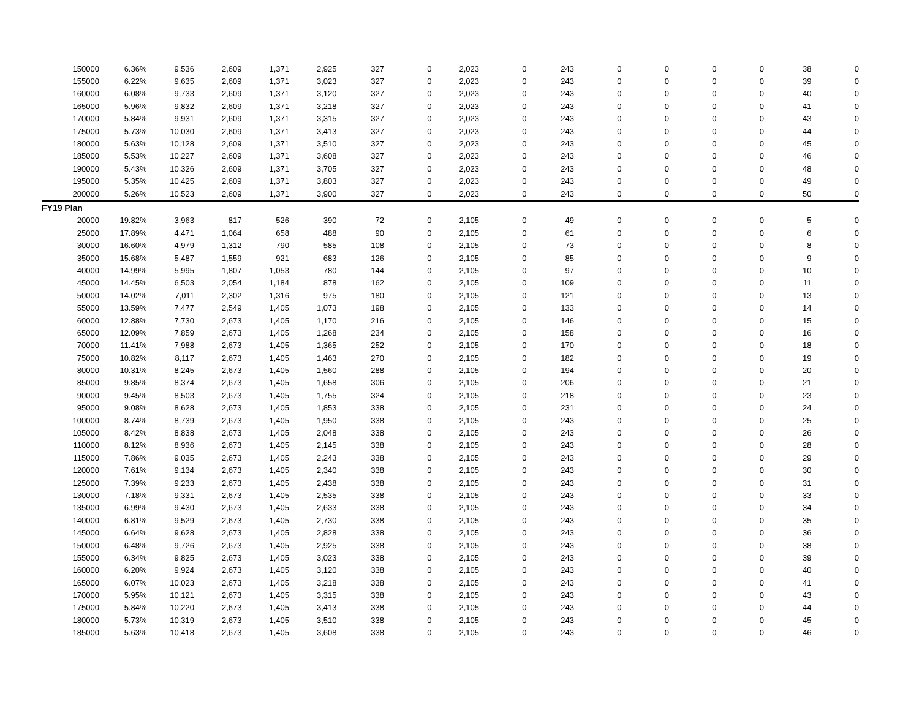| 150000 | 6.36% | 9,536 | 2,609 | 1,371 | 2,925 | 327 | 0 | 2,023 | 0 | 243 | 0 | 0 | 0 | 0 | 38 | 0 |
| 155000 | 6.22% | 9,635 | 2,609 | 1,371 | 3,023 | 327 | 0 | 2,023 | 0 | 243 | 0 | 0 | 0 | 0 | 39 | 0 |
| 160000 | 6.08% | 9,733 | 2,609 | 1,371 | 3,120 | 327 | 0 | 2,023 | 0 | 243 | 0 | 0 | 0 | 0 | 40 | 0 |
| 165000 | 5.96% | 9,832 | 2,609 | 1,371 | 3,218 | 327 | 0 | 2,023 | 0 | 243 | 0 | 0 | 0 | 0 | 41 | 0 |
| 170000 | 5.84% | 9,931 | 2,609 | 1,371 | 3,315 | 327 | 0 | 2,023 | 0 | 243 | 0 | 0 | 0 | 0 | 43 | 0 |
| 175000 | 5.73% | 10,030 | 2,609 | 1,371 | 3,413 | 327 | 0 | 2,023 | 0 | 243 | 0 | 0 | 0 | 0 | 44 | 0 |
| 180000 | 5.63% | 10,128 | 2,609 | 1,371 | 3,510 | 327 | 0 | 2,023 | 0 | 243 | 0 | 0 | 0 | 0 | 45 | 0 |
| 185000 | 5.53% | 10,227 | 2,609 | 1,371 | 3,608 | 327 | 0 | 2,023 | 0 | 243 | 0 | 0 | 0 | 0 | 46 | 0 |
| 190000 | 5.43% | 10,326 | 2,609 | 1,371 | 3,705 | 327 | 0 | 2,023 | 0 | 243 | 0 | 0 | 0 | 0 | 48 | 0 |
| 195000 | 5.35% | 10,425 | 2,609 | 1,371 | 3,803 | 327 | 0 | 2,023 | 0 | 243 | 0 | 0 | 0 | 0 | 49 | 0 |
| 200000 | 5.26% | 10,523 | 2,609 | 1,371 | 3,900 | 327 | 0 | 2,023 | 0 | 243 | 0 | 0 | 0 | 0 | 50 | 0 |
| FY19 Plan | | | | | | | | | | | | | | | | |
| 20000 | 19.82% | 3,963 | 817 | 526 | 390 | 72 | 0 | 2,105 | 0 | 49 | 0 | 0 | 0 | 0 | 5 | 0 |
| 25000 | 17.89% | 4,471 | 1,064 | 658 | 488 | 90 | 0 | 2,105 | 0 | 61 | 0 | 0 | 0 | 0 | 6 | 0 |
| 30000 | 16.60% | 4,979 | 1,312 | 790 | 585 | 108 | 0 | 2,105 | 0 | 73 | 0 | 0 | 0 | 0 | 8 | 0 |
| 35000 | 15.68% | 5,487 | 1,559 | 921 | 683 | 126 | 0 | 2,105 | 0 | 85 | 0 | 0 | 0 | 0 | 9 | 0 |
| 40000 | 14.99% | 5,995 | 1,807 | 1,053 | 780 | 144 | 0 | 2,105 | 0 | 97 | 0 | 0 | 0 | 0 | 10 | 0 |
| 45000 | 14.45% | 6,503 | 2,054 | 1,184 | 878 | 162 | 0 | 2,105 | 0 | 109 | 0 | 0 | 0 | 0 | 11 | 0 |
| 50000 | 14.02% | 7,011 | 2,302 | 1,316 | 975 | 180 | 0 | 2,105 | 0 | 121 | 0 | 0 | 0 | 0 | 13 | 0 |
| 55000 | 13.59% | 7,477 | 2,549 | 1,405 | 1,073 | 198 | 0 | 2,105 | 0 | 133 | 0 | 0 | 0 | 0 | 14 | 0 |
| 60000 | 12.88% | 7,730 | 2,673 | 1,405 | 1,170 | 216 | 0 | 2,105 | 0 | 146 | 0 | 0 | 0 | 0 | 15 | 0 |
| 65000 | 12.09% | 7,859 | 2,673 | 1,405 | 1,268 | 234 | 0 | 2,105 | 0 | 158 | 0 | 0 | 0 | 0 | 16 | 0 |
| 70000 | 11.41% | 7,988 | 2,673 | 1,405 | 1,365 | 252 | 0 | 2,105 | 0 | 170 | 0 | 0 | 0 | 0 | 18 | 0 |
| 75000 | 10.82% | 8,117 | 2,673 | 1,405 | 1,463 | 270 | 0 | 2,105 | 0 | 182 | 0 | 0 | 0 | 0 | 19 | 0 |
| 80000 | 10.31% | 8,245 | 2,673 | 1,405 | 1,560 | 288 | 0 | 2,105 | 0 | 194 | 0 | 0 | 0 | 0 | 20 | 0 |
| 85000 | 9.85% | 8,374 | 2,673 | 1,405 | 1,658 | 306 | 0 | 2,105 | 0 | 206 | 0 | 0 | 0 | 0 | 21 | 0 |
| 90000 | 9.45% | 8,503 | 2,673 | 1,405 | 1,755 | 324 | 0 | 2,105 | 0 | 218 | 0 | 0 | 0 | 0 | 23 | 0 |
| 95000 | 9.08% | 8,628 | 2,673 | 1,405 | 1,853 | 338 | 0 | 2,105 | 0 | 231 | 0 | 0 | 0 | 0 | 24 | 0 |
| 100000 | 8.74% | 8,739 | 2,673 | 1,405 | 1,950 | 338 | 0 | 2,105 | 0 | 243 | 0 | 0 | 0 | 0 | 25 | 0 |
| 105000 | 8.42% | 8,838 | 2,673 | 1,405 | 2,048 | 338 | 0 | 2,105 | 0 | 243 | 0 | 0 | 0 | 0 | 26 | 0 |
| 110000 | 8.12% | 8,936 | 2,673 | 1,405 | 2,145 | 338 | 0 | 2,105 | 0 | 243 | 0 | 0 | 0 | 0 | 28 | 0 |
| 115000 | 7.86% | 9,035 | 2,673 | 1,405 | 2,243 | 338 | 0 | 2,105 | 0 | 243 | 0 | 0 | 0 | 0 | 29 | 0 |
| 120000 | 7.61% | 9,134 | 2,673 | 1,405 | 2,340 | 338 | 0 | 2,105 | 0 | 243 | 0 | 0 | 0 | 0 | 30 | 0 |
| 125000 | 7.39% | 9,233 | 2,673 | 1,405 | 2,438 | 338 | 0 | 2,105 | 0 | 243 | 0 | 0 | 0 | 0 | 31 | 0 |
| 130000 | 7.18% | 9,331 | 2,673 | 1,405 | 2,535 | 338 | 0 | 2,105 | 0 | 243 | 0 | 0 | 0 | 0 | 33 | 0 |
| 135000 | 6.99% | 9,430 | 2,673 | 1,405 | 2,633 | 338 | 0 | 2,105 | 0 | 243 | 0 | 0 | 0 | 0 | 34 | 0 |
| 140000 | 6.81% | 9,529 | 2,673 | 1,405 | 2,730 | 338 | 0 | 2,105 | 0 | 243 | 0 | 0 | 0 | 0 | 35 | 0 |
| 145000 | 6.64% | 9,628 | 2,673 | 1,405 | 2,828 | 338 | 0 | 2,105 | 0 | 243 | 0 | 0 | 0 | 0 | 36 | 0 |
| 150000 | 6.48% | 9,726 | 2,673 | 1,405 | 2,925 | 338 | 0 | 2,105 | 0 | 243 | 0 | 0 | 0 | 0 | 38 | 0 |
| 155000 | 6.34% | 9,825 | 2,673 | 1,405 | 3,023 | 338 | 0 | 2,105 | 0 | 243 | 0 | 0 | 0 | 0 | 39 | 0 |
| 160000 | 6.20% | 9,924 | 2,673 | 1,405 | 3,120 | 338 | 0 | 2,105 | 0 | 243 | 0 | 0 | 0 | 0 | 40 | 0 |
| 165000 | 6.07% | 10,023 | 2,673 | 1,405 | 3,218 | 338 | 0 | 2,105 | 0 | 243 | 0 | 0 | 0 | 0 | 41 | 0 |
| 170000 | 5.95% | 10,121 | 2,673 | 1,405 | 3,315 | 338 | 0 | 2,105 | 0 | 243 | 0 | 0 | 0 | 0 | 43 | 0 |
| 175000 | 5.84% | 10,220 | 2,673 | 1,405 | 3,413 | 338 | 0 | 2,105 | 0 | 243 | 0 | 0 | 0 | 0 | 44 | 0 |
| 180000 | 5.73% | 10,319 | 2,673 | 1,405 | 3,510 | 338 | 0 | 2,105 | 0 | 243 | 0 | 0 | 0 | 0 | 45 | 0 |
| 185000 | 5.63% | 10,418 | 2,673 | 1,405 | 3,608 | 338 | 0 | 2,105 | 0 | 243 | 0 | 0 | 0 | 0 | 46 | 0 |